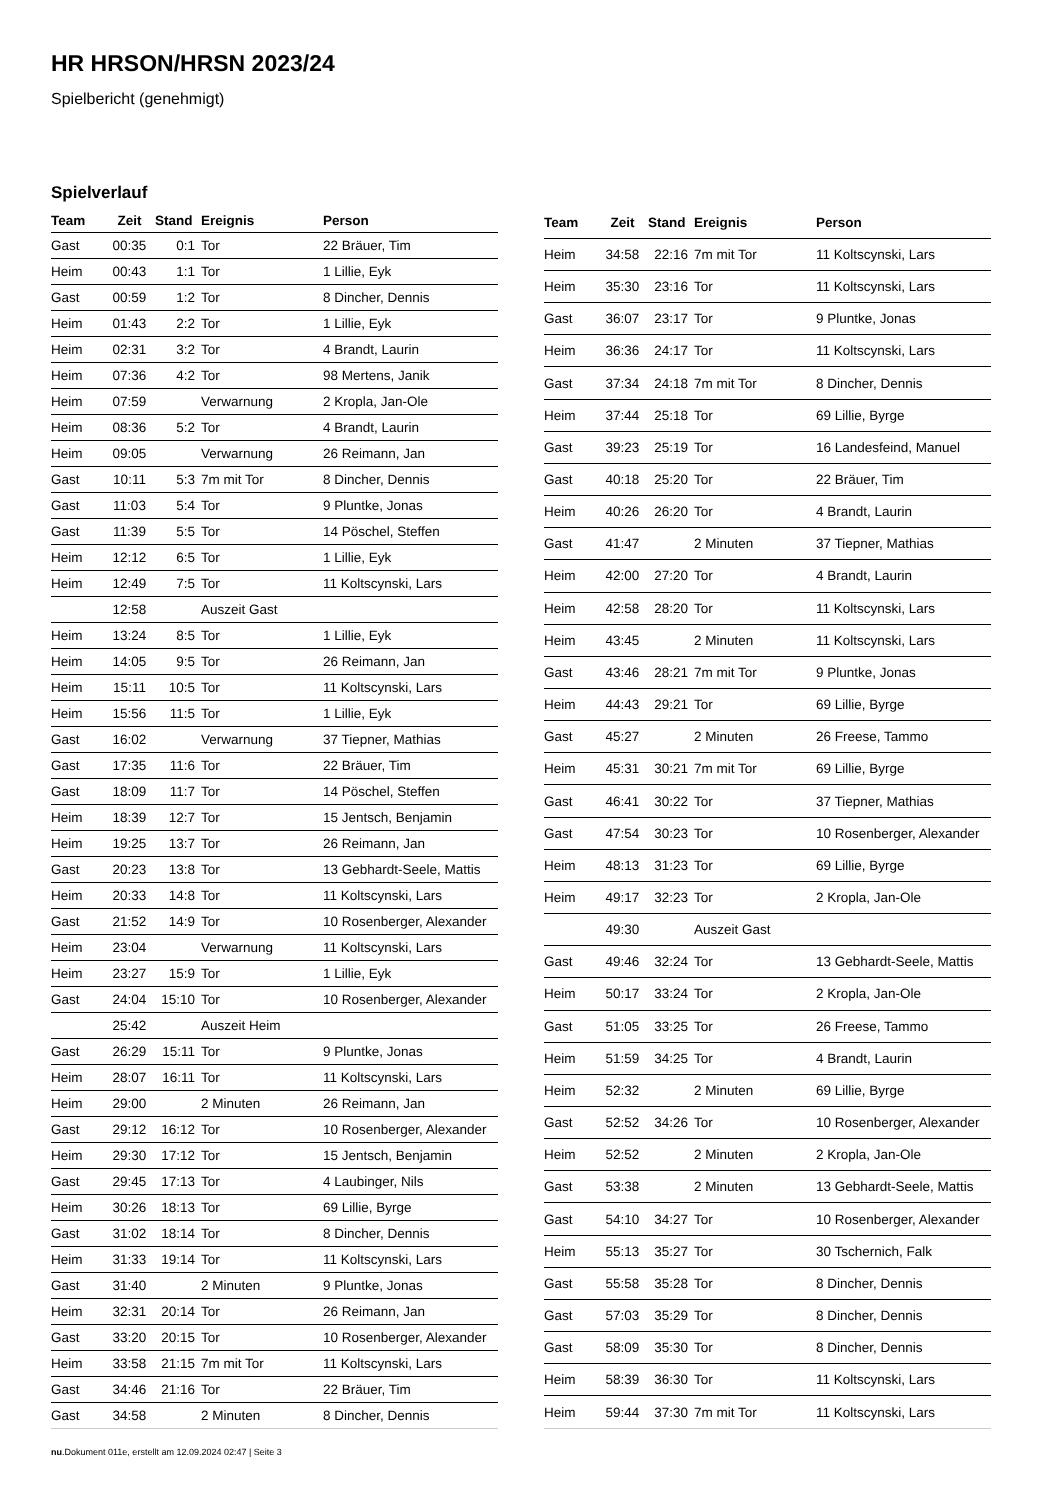HR HRSON/HRSN 2023/24
Spielbericht (genehmigt)
Spielverlauf
| Team | Zeit | Stand | Ereignis | Person |
| --- | --- | --- | --- | --- |
| Gast | 00:35 | 0:1 | Tor | 22 Bräuer, Tim |
| Heim | 00:43 | 1:1 | Tor | 1 Lillie, Eyk |
| Gast | 00:59 | 1:2 | Tor | 8 Dincher, Dennis |
| Heim | 01:43 | 2:2 | Tor | 1 Lillie, Eyk |
| Heim | 02:31 | 3:2 | Tor | 4 Brandt, Laurin |
| Heim | 07:36 | 4:2 | Tor | 98 Mertens, Janik |
| Heim | 07:59 | | Verwarnung | 2 Kropla, Jan-Ole |
| Heim | 08:36 | 5:2 | Tor | 4 Brandt, Laurin |
| Heim | 09:05 | | Verwarnung | 26 Reimann, Jan |
| Gast | 10:11 | 5:3 | 7m mit Tor | 8 Dincher, Dennis |
| Gast | 11:03 | 5:4 | Tor | 9 Pluntke, Jonas |
| Gast | 11:39 | 5:5 | Tor | 14 Pöschel, Steffen |
| Heim | 12:12 | 6:5 | Tor | 1 Lillie, Eyk |
| Heim | 12:49 | 7:5 | Tor | 11 Koltscynski, Lars |
| | 12:58 | | Auszeit Gast | |
| Heim | 13:24 | 8:5 | Tor | 1 Lillie, Eyk |
| Heim | 14:05 | 9:5 | Tor | 26 Reimann, Jan |
| Heim | 15:11 | 10:5 | Tor | 11 Koltscynski, Lars |
| Heim | 15:56 | 11:5 | Tor | 1 Lillie, Eyk |
| Gast | 16:02 | | Verwarnung | 37 Tiepner, Mathias |
| Gast | 17:35 | 11:6 | Tor | 22 Bräuer, Tim |
| Gast | 18:09 | 11:7 | Tor | 14 Pöschel, Steffen |
| Heim | 18:39 | 12:7 | Tor | 15 Jentsch, Benjamin |
| Heim | 19:25 | 13:7 | Tor | 26 Reimann, Jan |
| Gast | 20:23 | 13:8 | Tor | 13 Gebhardt-Seele, Mattis |
| Heim | 20:33 | 14:8 | Tor | 11 Koltscynski, Lars |
| Gast | 21:52 | 14:9 | Tor | 10 Rosenberger, Alexander |
| Heim | 23:04 | | Verwarnung | 11 Koltscynski, Lars |
| Heim | 23:27 | 15:9 | Tor | 1 Lillie, Eyk |
| Gast | 24:04 | 15:10 | Tor | 10 Rosenberger, Alexander |
| | 25:42 | | Auszeit Heim | |
| Gast | 26:29 | 15:11 | Tor | 9 Pluntke, Jonas |
| Heim | 28:07 | 16:11 | Tor | 11 Koltscynski, Lars |
| Heim | 29:00 | | 2 Minuten | 26 Reimann, Jan |
| Gast | 29:12 | 16:12 | Tor | 10 Rosenberger, Alexander |
| Heim | 29:30 | 17:12 | Tor | 15 Jentsch, Benjamin |
| Gast | 29:45 | 17:13 | Tor | 4 Laubinger, Nils |
| Heim | 30:26 | 18:13 | Tor | 69 Lillie, Byrge |
| Gast | 31:02 | 18:14 | Tor | 8 Dincher, Dennis |
| Heim | 31:33 | 19:14 | Tor | 11 Koltscynski, Lars |
| Gast | 31:40 | | 2 Minuten | 9 Pluntke, Jonas |
| Heim | 32:31 | 20:14 | Tor | 26 Reimann, Jan |
| Gast | 33:20 | 20:15 | Tor | 10 Rosenberger, Alexander |
| Heim | 33:58 | 21:15 | 7m mit Tor | 11 Koltscynski, Lars |
| Gast | 34:46 | 21:16 | Tor | 22 Bräuer, Tim |
| Gast | 34:58 | | 2 Minuten | 8 Dincher, Dennis |
| Team | Zeit | Stand | Ereignis | Person |
| --- | --- | --- | --- | --- |
| Heim | 34:58 | 22:16 | 7m mit Tor | 11 Koltscynski, Lars |
| Heim | 35:30 | 23:16 | Tor | 11 Koltscynski, Lars |
| Gast | 36:07 | 23:17 | Tor | 9 Pluntke, Jonas |
| Heim | 36:36 | 24:17 | Tor | 11 Koltscynski, Lars |
| Gast | 37:34 | 24:18 | 7m mit Tor | 8 Dincher, Dennis |
| Heim | 37:44 | 25:18 | Tor | 69 Lillie, Byrge |
| Gast | 39:23 | 25:19 | Tor | 16 Landesfeind, Manuel |
| Gast | 40:18 | 25:20 | Tor | 22 Bräuer, Tim |
| Heim | 40:26 | 26:20 | Tor | 4 Brandt, Laurin |
| Gast | 41:47 | | 2 Minuten | 37 Tiepner, Mathias |
| Heim | 42:00 | 27:20 | Tor | 4 Brandt, Laurin |
| Heim | 42:58 | 28:20 | Tor | 11 Koltscynski, Lars |
| Heim | 43:45 | | 2 Minuten | 11 Koltscynski, Lars |
| Gast | 43:46 | 28:21 | 7m mit Tor | 9 Pluntke, Jonas |
| Heim | 44:43 | 29:21 | Tor | 69 Lillie, Byrge |
| Gast | 45:27 | | 2 Minuten | 26 Freese, Tammo |
| Heim | 45:31 | 30:21 | 7m mit Tor | 69 Lillie, Byrge |
| Gast | 46:41 | 30:22 | Tor | 37 Tiepner, Mathias |
| Gast | 47:54 | 30:23 | Tor | 10 Rosenberger, Alexander |
| Heim | 48:13 | 31:23 | Tor | 69 Lillie, Byrge |
| Heim | 49:17 | 32:23 | Tor | 2 Kropla, Jan-Ole |
| | 49:30 | | Auszeit Gast | |
| Gast | 49:46 | 32:24 | Tor | 13 Gebhardt-Seele, Mattis |
| Heim | 50:17 | 33:24 | Tor | 2 Kropla, Jan-Ole |
| Gast | 51:05 | 33:25 | Tor | 26 Freese, Tammo |
| Heim | 51:59 | 34:25 | Tor | 4 Brandt, Laurin |
| Heim | 52:32 | | 2 Minuten | 69 Lillie, Byrge |
| Gast | 52:52 | 34:26 | Tor | 10 Rosenberger, Alexander |
| Heim | 52:52 | | 2 Minuten | 2 Kropla, Jan-Ole |
| Gast | 53:38 | | 2 Minuten | 13 Gebhardt-Seele, Mattis |
| Gast | 54:10 | 34:27 | Tor | 10 Rosenberger, Alexander |
| Heim | 55:13 | 35:27 | Tor | 30 Tschernich, Falk |
| Gast | 55:58 | 35:28 | Tor | 8 Dincher, Dennis |
| Gast | 57:03 | 35:29 | Tor | 8 Dincher, Dennis |
| Gast | 58:09 | 35:30 | Tor | 8 Dincher, Dennis |
| Heim | 58:39 | 36:30 | Tor | 11 Koltscynski, Lars |
| Heim | 59:44 | 37:30 | 7m mit Tor | 11 Koltscynski, Lars |
nu.Dokument 011e, erstellt am 12.09.2024 02:47 | Seite 3